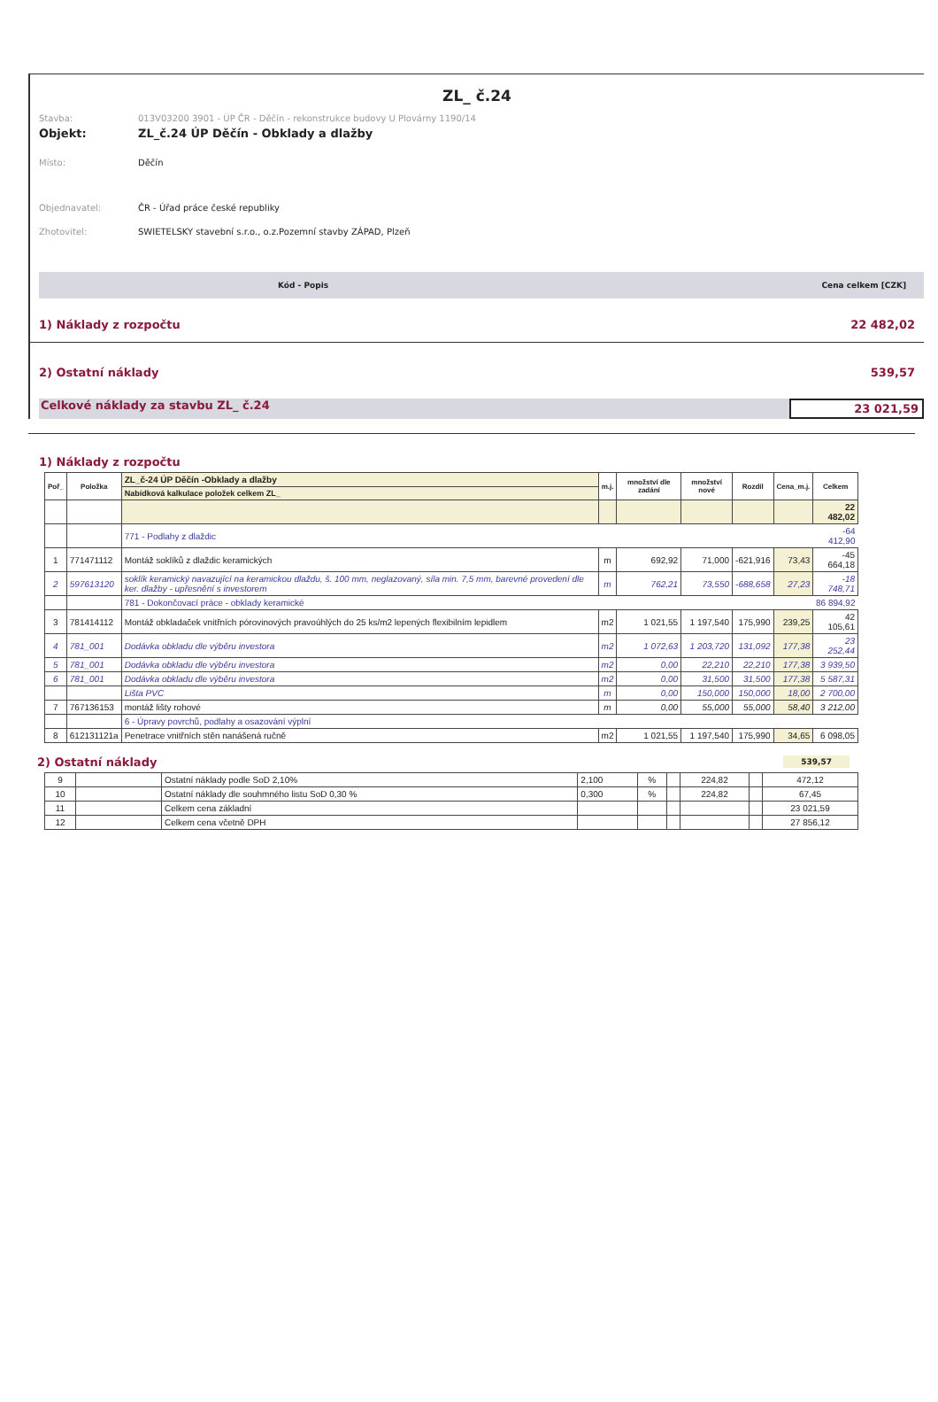ZL_ č.24
Stavba: 013V03200 3901 - ÚP ČR - Děčín - rekonstrukce budovy U Plovárny 1190/14
Objekt: ZL_č.24 ÚP Děčín - Obklady a dlažby
Místo: Děčín
Objednavatel: ČR - Úřad práce české republiky
Zhotovitel: SWIETELSKY stavební s.r.o., o.z.Pozemní stavby ZÁPAD, Plzeň
Kód - Popis Cena celkem [CZK]
1) Náklady z rozpočtu 22 482,02
2) Ostatní náklady 539,57
Celkové náklady za stavbu ZL_ č.24 23 021,59
1) Náklady z rozpočtu
| Poř_ | Položka | ZL_č-24 ÚP Děčín -Obklady a dlažby | m.j. | množství dle zadání | množství nové | Rozdíl | Cena_m.j. | Celkem |
| --- | --- | --- | --- | --- | --- | --- | --- | --- |
| | | Nabídková kalkulace položek celkem ZL_ | | | | | | |
| | | | | | | | | 22 482,02 |
| | | 771 - Podlahy z dlaždic | | | | | | -64 412,90 |
| 1 | 771471112 | Montáž soklíků z dlaždic keramických | m | 692,92 | 71,000 | -621,916 | 73,43 | -45 664,18 |
| 2 | 597613120 | soklík keramický navazující na keramickou dlaždu, š. 100 mm, neglazovaný, síla min. 7,5 mm, barevné provedení dle ker. dlažby - upřesnění s investorem | m | 762,21 | 73,550 | -688,658 | 27,23 | -18 748,71 |
| | | 781 - Dokončovací práce - obklady keramické | | | | | | 86 894,92 |
| 3 | 781414112 | Montáž obkladaček vnitřních pórovinových pravoúhlých do 25 ks/m2 lepených flexibilním lepidlem | m2 | 1 021,55 | 1 197,540 | 175,990 | 239,25 | 42 105,61 |
| 4 | 781_001 | Dodávka obkladu dle výběru investora | m2 | 1 072,63 | 1 203,720 | 131,092 | 177,38 | 23 252,44 |
| 5 | 781_001 | Dodávka obkladu dle výběru investora | m2 | 0,00 | 22,210 | 22,210 | 177,38 | 3 939,50 |
| 6 | 781_001 | Dodávka obkladu dle výběru investora | m2 | 0,00 | 31,500 | 31,500 | 177,38 | 5 587,31 |
| | | Lišta PVC | m | 0,00 | 150,000 | 150,000 | 18,00 | 2 700,00 |
| 7 | 767136153 | montáž lišty rohové | m | 0,00 | 55,000 | 55,000 | 58,40 | 3 212,00 |
| | | 6 - Úpravy povrchů, podlahy a osazování výplní | | | | | | |
| 8 | 612131121a | Penetrace vnitřních stěn nanášená ručně | m2 | 1 021,55 | 1 197,540 | 175,990 | 34,65 | 6 098,05 |
2) Ostatní náklady 539,57
| 9 | | Ostatní náklady podle SoD 2,10% | 2,100 | % | | 224,82 | | 472,12 |
| 10 | | Ostatní náklady dle souhmného listu SoD 0,30 % | 0,300 | % | | 224,82 | | 67,45 |
| 11 | | Celkem cena základní | | | | | | 23 021,59 |
| 12 | | Celkem cena včetně DPH | | | | | | 27 856,12 |